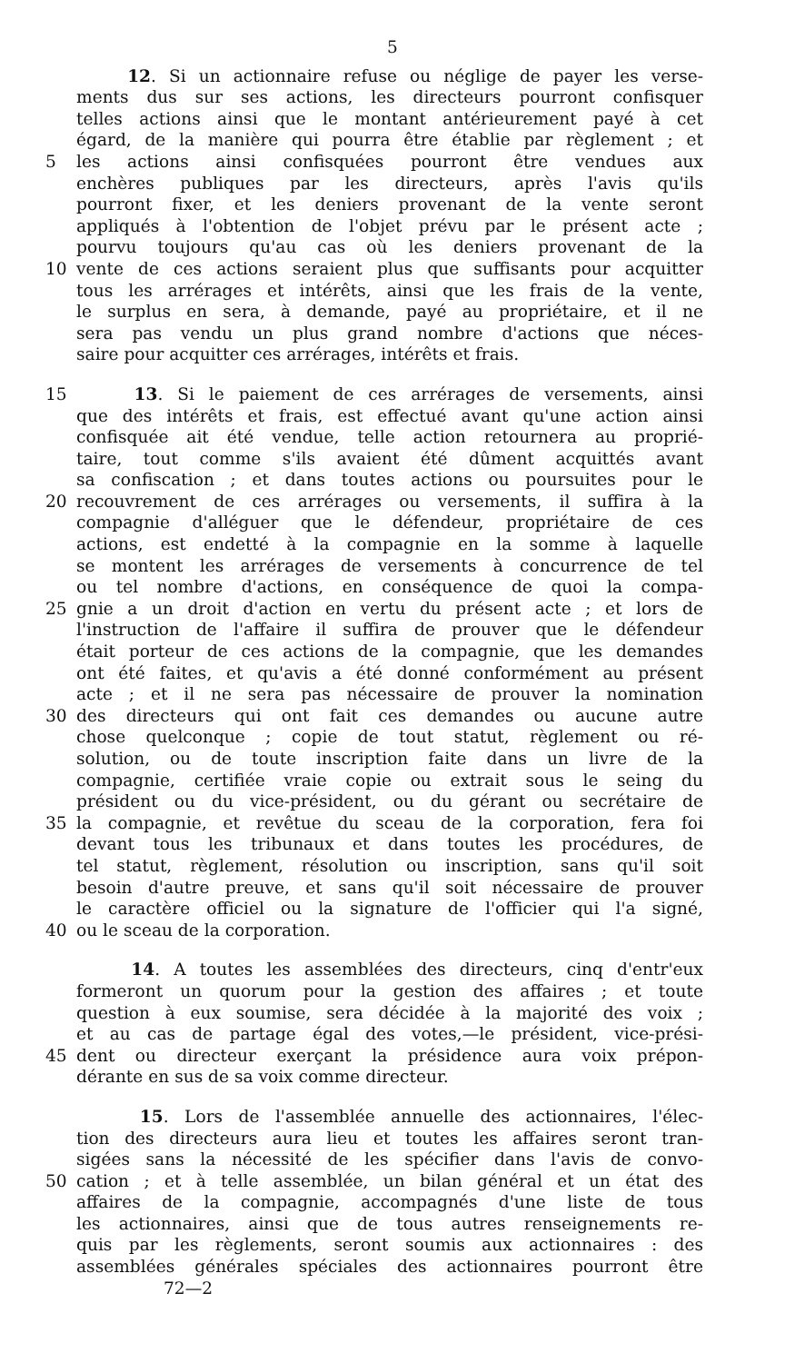5
12. Si un actionnaire refuse ou néglige de payer les verse-
ments dus sur ses actions, les directeurs pourront confisquer
telles actions ainsi que le montant antérieurement payé à cet
égard, de la manière qui pourra être établie par règlement ; et
5 les actions ainsi confisquées pourront être vendues aux
enchères publiques par les directeurs, après l'avis qu'ils
pourront fixer, et les deniers provenant de la vente seront
appliqués à l'obtention de l'objet prévu par le présent acte ;
pourvu toujours qu'au cas où les deniers provenant de la
10 vente de ces actions seraient plus que suffisants pour acquitter
tous les arrérages et intérêts, ainsi que les frais de la vente,
le surplus en sera, à demande, payé au propriétaire, et il ne
sera pas vendu un plus grand nombre d'actions que néces-
saire pour acquitter ces arrérages, intérêts et frais.
15 13. Si le paiement de ces arrérages de versements, ainsi
que des intérêts et frais, est effectué avant qu'une action ainsi
confisquée ait été vendue, telle action retournera au proprié-
taire, tout comme s'ils avaient été dûment acquittés avant
sa confiscation ; et dans toutes actions ou poursuites pour le
20 recouvrement de ces arrérages ou versements, il suffira à la
compagnie d'alléguer que le défendeur, propriétaire de ces
actions, est endetté à la compagnie en la somme à laquelle
se montent les arrérages de versements à concurrence de tel
ou tel nombre d'actions, en conséquence de quoi la compa-
25 gnie a un droit d'action en vertu du présent acte ; et lors de
l'instruction de l'affaire il suffira de prouver que le défendeur
était porteur de ces actions de la compagnie, que les demandes
ont été faites, et qu'avis a été donné conformément au présent
acte ; et il ne sera pas nécessaire de prouver la nomination
30 des directeurs qui ont fait ces demandes ou aucune autre
chose quelconque ; copie de tout statut, règlement ou ré-
solution, ou de toute inscription faite dans un livre de la
compagnie, certifiée vraie copie ou extrait sous le seing du
président ou du vice-président, ou du gérant ou secrétaire de
35 la compagnie, et revêtue du sceau de la corporation, fera foi
devant tous les tribunaux et dans toutes les procédures, de
tel statut, règlement, résolution ou inscription, sans qu'il soit
besoin d'autre preuve, et sans qu'il soit nécessaire de prouver
le caractère officiel ou la signature de l'officier qui l'a signé,
40 ou le sceau de la corporation.
14. A toutes les assemblées des directeurs, cinq d'entr'eux
formeront un quorum pour la gestion des affaires ; et toute
question à eux soumise, sera décidée à la majorité des voix ;
et au cas de partage égal des votes,—le président, vice-prési-
45 dent ou directeur exerçant la présidence aura voix prépon-
dérante en sus de sa voix comme directeur.
15. Lors de l'assemblée annuelle des actionnaires, l'élec-
tion des directeurs aura lieu et toutes les affaires seront tran-
sigées sans la nécessité de les spécifier dans l'avis de convo-
50 cation ; et à telle assemblée, un bilan général et un état des
affaires de la compagnie, accompagnés d'une liste de tous
les actionnaires, ainsi que de tous autres renseignements re-
quis par les règlements, seront soumis aux actionnaires : des
assemblées générales spéciales des actionnaires pourront être
72—2